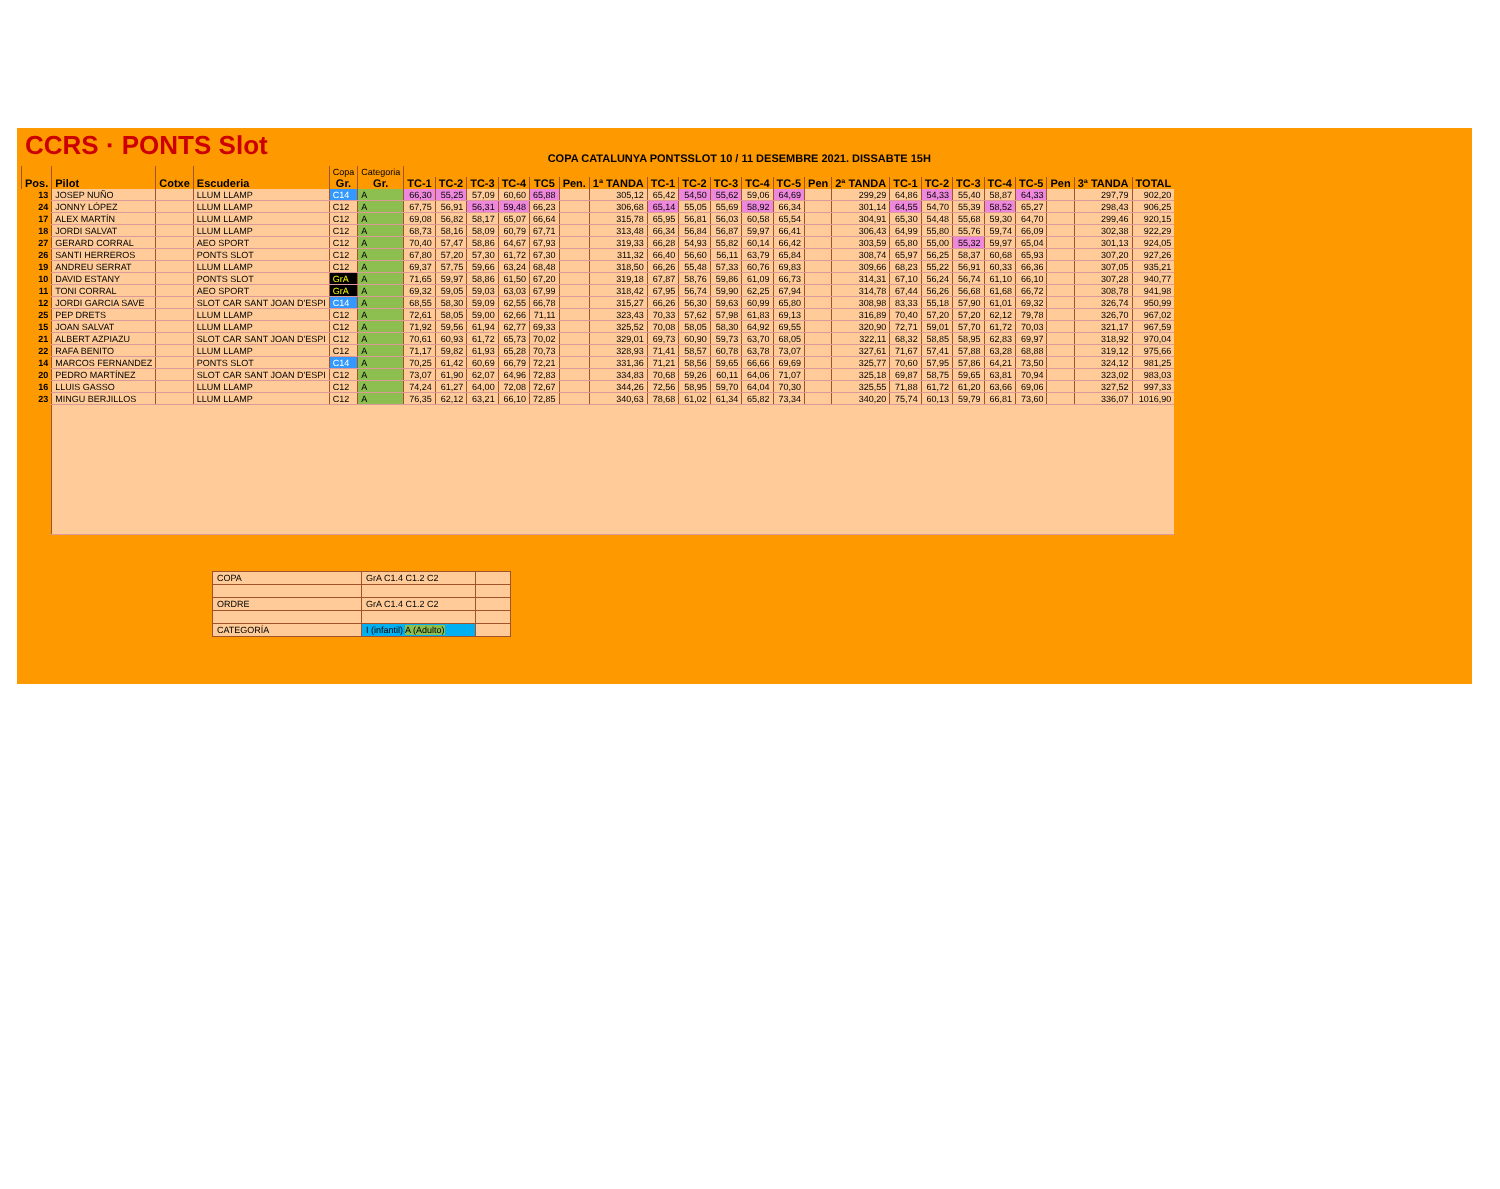CCRS · PONTS Slot COPA CATALUNYA PONTSSLOT 10 / 11 DESEMBRE 2021. DISSABTE 15H
| | | | | Copa | Categoria | | | | | | | | | | | | | | | | | | | | | | |
| --- | --- | --- | --- | --- | --- | --- | --- | --- | --- | --- | --- | --- | --- | --- | --- | --- | --- | --- | --- | --- | --- | --- | --- | --- | --- | --- | --- |
| Pos. | Pilot | Cotxe | Escuderia | Gr. | Gr. | TC-1 | TC-2 | TC-3 | TC-4 | TC5 | Pen. | 1ª TANDA | TC-1 | TC-2 | TC-3 | TC-4 | TC-5 | Pen | 2ª TANDA | TC-1 | TC-2 | TC-3 | TC-4 | TC-5 | Pen | 3ª TANDA | TOTAL |
| 13 | JOSEP NUÑO | | LLUM LLAMP | C14 | A | 66,30 | 55,25 | 57,09 | 60,60 | 65,88 | | 305,12 | 65,42 | 54,50 | 55,62 | 59,06 | 64,69 | | 299,29 | 64,86 | 54,33 | 55,40 | 58,87 | 64,33 | | 297,79 | 902,20 |
| 24 | JONNY LÓPEZ | | LLUM LLAMP | C12 | A | 67,75 | 56,91 | 56,31 | 59,48 | 66,23 | | 306,68 | 65,14 | 55,05 | 55,69 | 58,92 | 66,34 | | 301,14 | 64,55 | 54,70 | 55,39 | 58,52 | 65,27 | | 298,43 | 906,25 |
| 17 | ALEX MARTÍN | | LLUM LLAMP | C12 | A | 69,08 | 56,82 | 58,17 | 65,07 | 66,64 | | 315,78 | 65,95 | 56,81 | 56,03 | 60,58 | 65,54 | | 304,91 | 65,30 | 54,48 | 55,68 | 59,30 | 64,70 | | 299,46 | 920,15 |
| 18 | JORDI SALVAT | | LLUM LLAMP | C12 | A | 68,73 | 58,16 | 58,09 | 60,79 | 67,71 | | 313,48 | 66,34 | 56,84 | 56,87 | 59,97 | 66,41 | | 306,43 | 64,99 | 55,80 | 55,76 | 59,74 | 66,09 | | 302,38 | 922,29 |
| 27 | GERARD CORRAL | | AEO SPORT | C12 | A | 70,40 | 57,47 | 58,86 | 64,67 | 67,93 | | 319,33 | 66,28 | 54,93 | 55,82 | 60,14 | 66,42 | | 303,59 | 65,80 | 55,00 | 55,32 | 59,97 | 65,04 | | 301,13 | 924,05 |
| 26 | SANTI HERREROS | | PONTS SLOT | C12 | A | 67,80 | 57,20 | 57,30 | 61,72 | 67,30 | | 311,32 | 66,40 | 56,60 | 56,11 | 63,79 | 65,84 | | 308,74 | 65,97 | 56,25 | 58,37 | 60,68 | 65,93 | | 307,20 | 927,26 |
| 19 | ANDREU SERRAT | | LLUM LLAMP | C12 | A | 69,37 | 57,75 | 59,66 | 63,24 | 68,48 | | 318,50 | 66,26 | 55,48 | 57,33 | 60,76 | 69,83 | | 309,66 | 68,23 | 55,22 | 56,91 | 60,33 | 66,36 | | 307,05 | 935,21 |
| 10 | DAVID ESTANY | | PONTS SLOT | GrA | A | 71,65 | 59,97 | 58,86 | 61,50 | 67,20 | | 319,18 | 67,87 | 58,76 | 59,86 | 61,09 | 66,73 | | 314,31 | 67,10 | 56,24 | 56,74 | 61,10 | 66,10 | | 307,28 | 940,77 |
| 11 | TONI CORRAL | | AEO SPORT | GrA | A | 69,32 | 59,05 | 59,03 | 63,03 | 67,99 | | 318,42 | 67,95 | 56,74 | 59,90 | 62,25 | 67,94 | | 314,78 | 67,44 | 56,26 | 56,68 | 61,68 | 66,72 | | 308,78 | 941,98 |
| 12 | JORDI GARCIA SAVE | | SLOT CAR SANT JOAN D'ESPI | C14 | A | 68,55 | 58,30 | 59,09 | 62,55 | 66,78 | | 315,27 | 66,26 | 56,30 | 59,63 | 60,99 | 65,80 | | 308,98 | 83,33 | 55,18 | 57,90 | 61,01 | 69,32 | | 326,74 | 950,99 |
| 25 | PEP DRETS | | LLUM LLAMP | C12 | A | 72,61 | 58,05 | 59,00 | 62,66 | 71,11 | | 323,43 | 70,33 | 57,62 | 57,98 | 61,83 | 69,13 | | 316,89 | 70,40 | 57,20 | 57,20 | 62,12 | 79,78 | | 326,70 | 967,02 |
| 15 | JOAN SALVAT | | LLUM LLAMP | C12 | A | 71,92 | 59,56 | 61,94 | 62,77 | 69,33 | | 325,52 | 70,08 | 58,05 | 58,30 | 64,92 | 69,55 | | 320,90 | 72,71 | 59,01 | 57,70 | 61,72 | 70,03 | | 321,17 | 967,59 |
| 21 | ALBERT AZPIAZU | | SLOT CAR SANT JOAN D'ESPI | C12 | A | 70,61 | 60,93 | 61,72 | 65,73 | 70,02 | | 329,01 | 69,73 | 60,90 | 59,73 | 63,70 | 68,05 | | 322,11 | 68,32 | 58,85 | 58,95 | 62,83 | 69,97 | | 318,92 | 970,04 |
| 22 | RAFA BENITO | | LLUM LLAMP | C12 | A | 71,17 | 59,82 | 61,93 | 65,28 | 70,73 | | 328,93 | 71,41 | 58,57 | 60,78 | 63,78 | 73,07 | | 327,61 | 71,67 | 57,41 | 57,88 | 63,28 | 68,88 | | 319,12 | 975,66 |
| 14 | MARCOS FERNANDEZ | | PONTS SLOT | C14 | A | 70,25 | 61,42 | 60,69 | 66,79 | 72,21 | | 331,36 | 71,21 | 58,56 | 59,65 | 66,66 | 69,69 | | 325,77 | 70,60 | 57,95 | 57,86 | 64,21 | 73,50 | | 324,12 | 981,25 |
| 20 | PEDRO MARTÍNEZ | | SLOT CAR SANT JOAN D'ESPI | C12 | A | 73,07 | 61,90 | 62,07 | 64,96 | 72,83 | | 334,83 | 70,68 | 59,26 | 60,11 | 64,06 | 71,07 | | 325,18 | 69,87 | 58,75 | 59,65 | 63,81 | 70,94 | | 323,02 | 983,03 |
| 16 | LLUIS GASSO | | LLUM LLAMP | C12 | A | 74,24 | 61,27 | 64,00 | 72,08 | 72,67 | | 344,26 | 72,56 | 58,95 | 59,70 | 64,04 | 70,30 | | 325,55 | 71,88 | 61,72 | 61,20 | 63,66 | 69,06 | | 327,52 | 997,33 |
| 23 | MINGU BERJILLOS | | LLUM LLAMP | C12 | A | 76,35 | 62,12 | 63,21 | 66,10 | 72,85 | | 340,63 | 78,68 | 61,02 | 61,34 | 65,82 | 73,34 | | 340,20 | 75,74 | 60,13 | 59,79 | 66,81 | 73,60 | | 336,07 | 1016,90 |
| COPA | GrA C1.4 C1.2 C2 | |
| ORDRE | GrA C1.4 C1.2 C2 | |
| CATEGORÍA | I (infantil) A (Adulto) | |